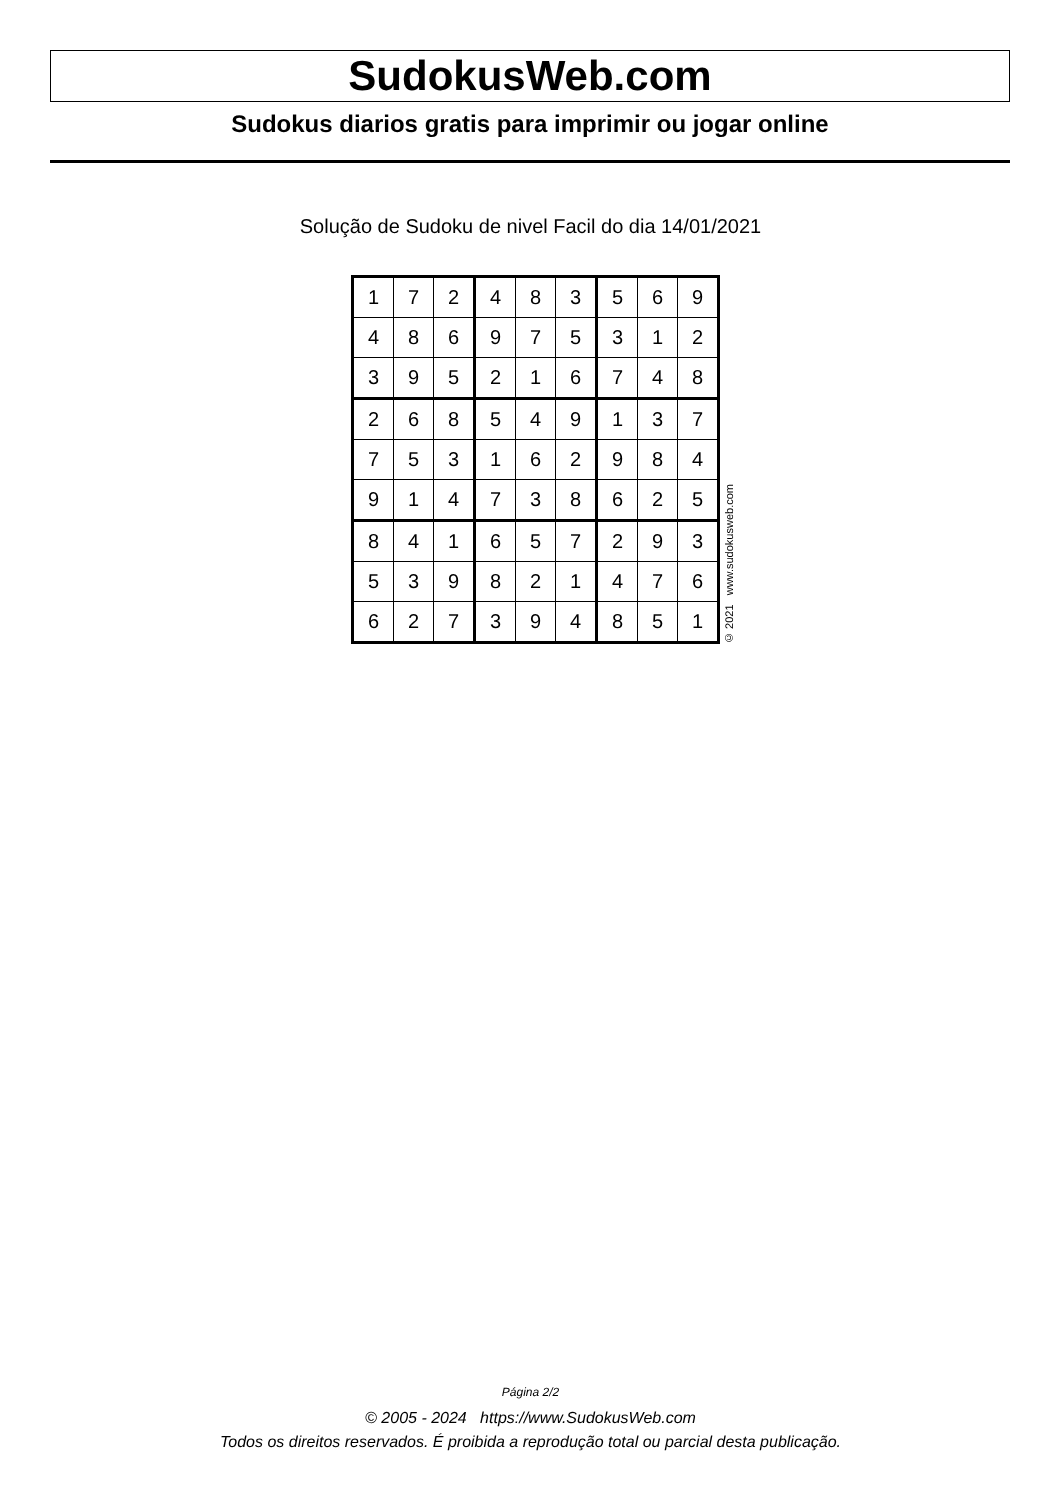SudokusWeb.com
Sudokus diarios gratis para imprimir ou jogar online
Solução de Sudoku de nivel Facil do dia 14/01/2021
| 1 | 7 | 2 | 4 | 8 | 3 | 5 | 6 | 9 |
| 4 | 8 | 6 | 9 | 7 | 5 | 3 | 1 | 2 |
| 3 | 9 | 5 | 2 | 1 | 6 | 7 | 4 | 8 |
| 2 | 6 | 8 | 5 | 4 | 9 | 1 | 3 | 7 |
| 7 | 5 | 3 | 1 | 6 | 2 | 9 | 8 | 4 |
| 9 | 1 | 4 | 7 | 3 | 8 | 6 | 2 | 5 |
| 8 | 4 | 1 | 6 | 5 | 7 | 2 | 9 | 3 |
| 5 | 3 | 9 | 8 | 2 | 1 | 4 | 7 | 6 |
| 6 | 2 | 7 | 3 | 9 | 4 | 8 | 5 | 1 |
© 2021 www.sudokusweb.com
Página 2/2
© 2005 - 2024 https://www.SudokusWeb.com
Todos os direitos reservados. É proibida a reprodução total ou parcial desta publicação.